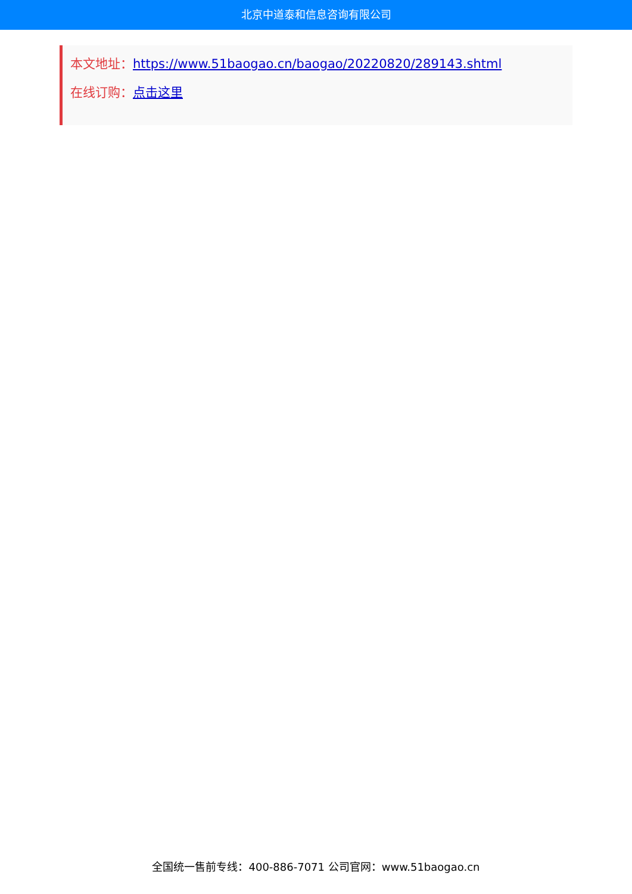北京中道泰和信息咨询有限公司
本文地址：https://www.51baogao.cn/baogao/20220820/289143.shtml
在线订购：点击这里
全国统一售前专线：400-886-7071 公司官网：www.51baogao.cn